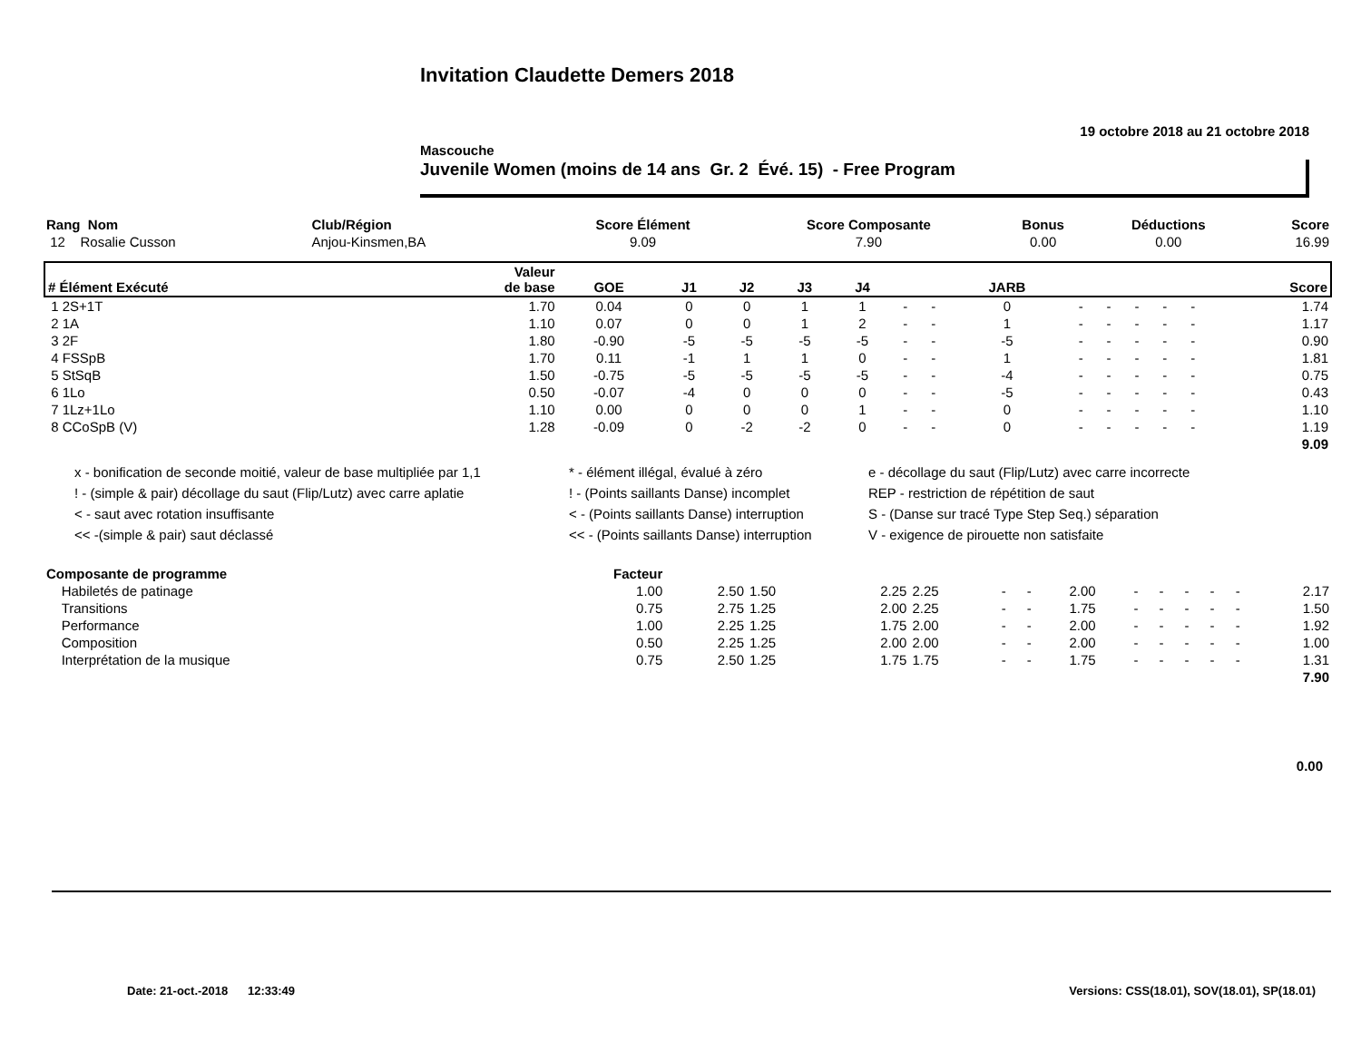Invitation Claudette Demers 2018
19 octobre 2018 au 21 octobre 2018
Mascouche
Juvenile Women (moins de 14 ans Gr. 2 Évé. 15) - Free Program
| Rang Nom | Club/Région | Score Élément | Score Composante | Bonus | Déductions | Score |
| --- | --- | --- | --- | --- | --- | --- |
| 12 Rosalie Cusson | Anjou-Kinsmen,BA | 9.09 | 7.90 | 0.00 | 0.00 | 16.99 |
| # Élément Exécuté | Valeur de base | GOE | J1 | J2 | J3 | J4 | | | JARB | | | | | | Score |
| --- | --- | --- | --- | --- | --- | --- | --- | --- | --- | --- | --- | --- | --- | --- | --- |
| 1 2S+1T | 1.70 | 0.04 | 0 | 0 | 1 | 1 | - | - | 0 | - | - | - | - | - | 1.74 |
| 2 1A | 1.10 | 0.07 | 0 | 0 | 1 | 2 | - | - | 1 | - | - | - | - | - | 1.17 |
| 3 2F | 1.80 | -0.90 | -5 | -5 | -5 | -5 | - | - | -5 | - | - | - | - | - | 0.90 |
| 4 FSSpB | 1.70 | 0.11 | -1 | 1 | 1 | 0 | - | - | 1 | - | - | - | - | - | 1.81 |
| 5 StSqB | 1.50 | -0.75 | -5 | -5 | -5 | -5 | - | - | -4 | - | - | - | - | - | 0.75 |
| 6 1Lo | 0.50 | -0.07 | -4 | 0 | 0 | 0 | - | - | -5 | - | - | - | - | - | 0.43 |
| 7 1Lz+1Lo | 1.10 | 0.00 | 0 | 0 | 0 | 1 | - | - | 0 | - | - | - | - | - | 1.10 |
| 8 CCoSpB (V) | 1.28 | -0.09 | 0 | -2 | -2 | 0 | - | - | 0 | - | - | - | - | - | 1.19 |
| 9.09 | | | | | | | | | | | | | | | |
x - bonification de seconde moitié, valeur de base multipliée par 1,1
* - élément illégal, évalué à zéro
e - décollage du saut (Flip/Lutz) avec carre incorrecte
! - (simple & pair) décollage du saut (Flip/Lutz) avec carre aplatie
! - (Points saillants Danse) incomplet
REP - restriction de répétition de saut
< - saut avec rotation insuffisante
< - (Points saillants Danse) interruption
S - (Danse sur tracé Type Step Seq.) séparation
<< -(simple & pair) saut déclassé
<< - (Points saillants Danse) interruption
V - exigence de pirouette non satisfaite
| Composante de programme | Facteur | | | | | | | | | | | | | |
| --- | --- | --- | --- | --- | --- | --- | --- | --- | --- | --- | --- | --- | --- | --- |
| Habiletés de patinage | 1.00 | 2.50 | 1.50 | 2.25 | 2.25 | - | - | 2.00 | - | - | - | - | - | 2.17 |
| Transitions | 0.75 | 2.75 | 1.25 | 2.00 | 2.25 | - | - | 1.75 | - | - | - | - | - | 1.50 |
| Performance | 1.00 | 2.25 | 1.25 | 1.75 | 2.00 | - | - | 2.00 | - | - | - | - | - | 1.92 |
| Composition | 0.50 | 2.25 | 1.25 | 2.00 | 2.00 | - | - | 2.00 | - | - | - | - | - | 1.00 |
| Interprétation de la musique | 0.75 | 2.50 | 1.25 | 1.75 | 1.75 | - | - | 1.75 | - | - | - | - | - | 1.31 |
| 7.90 | | | | | | | | | | | | | | |
0.00
Date: 21-oct.-2018 12:33:49 Versions: CSS(18.01), SOV(18.01), SP(18.01)